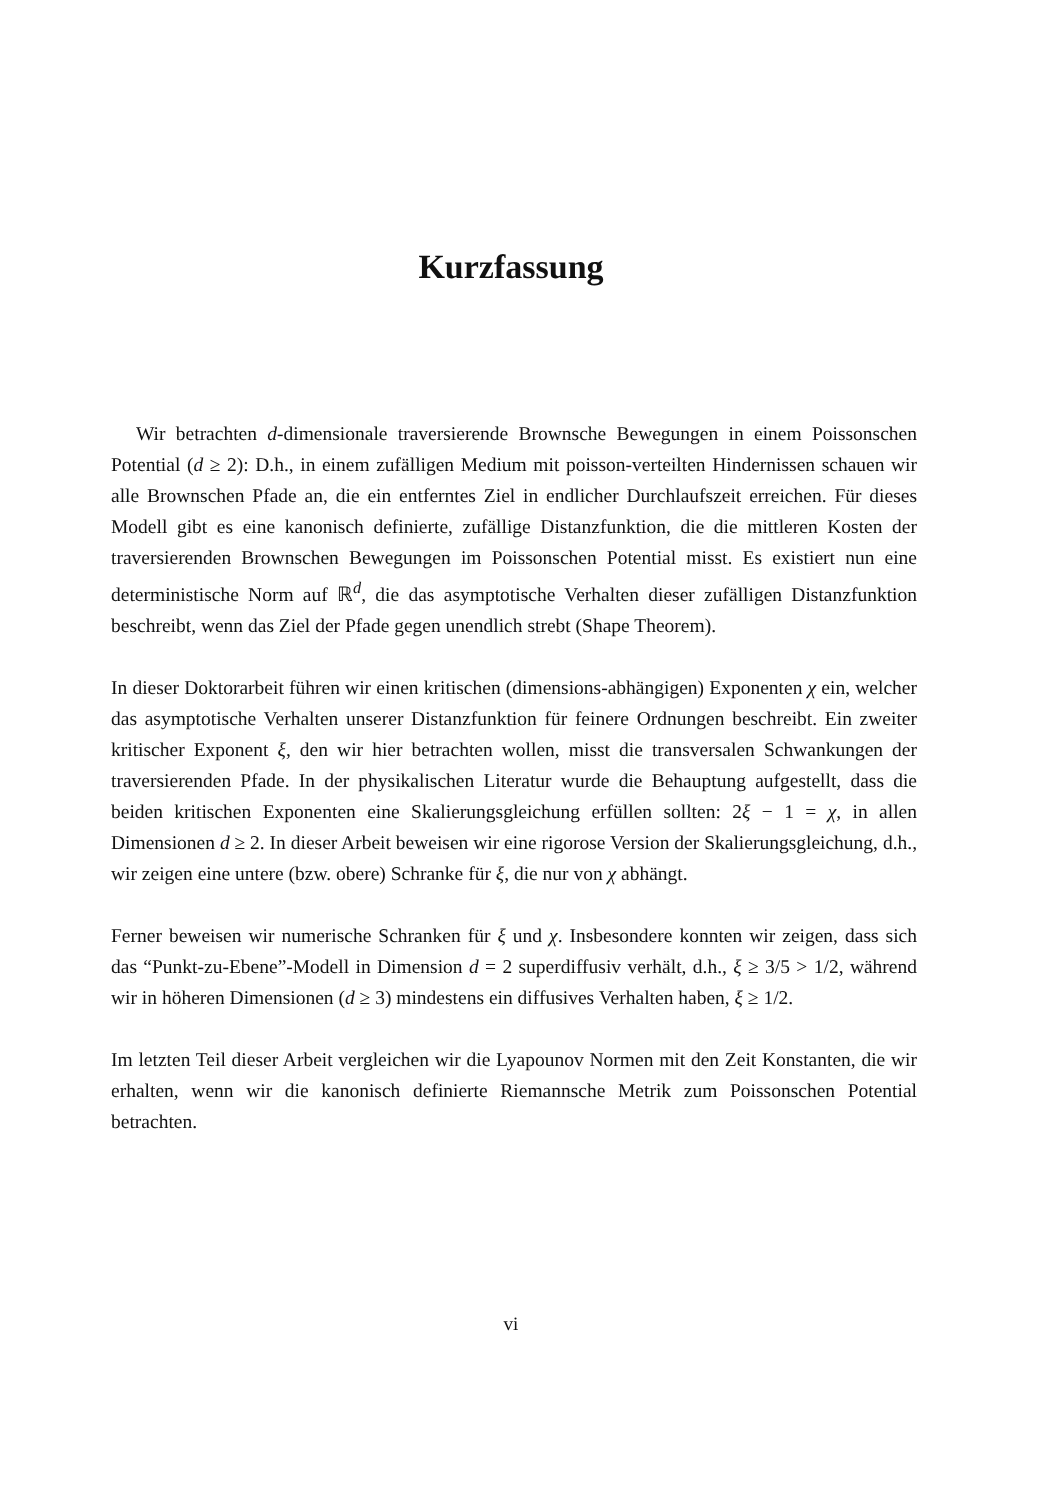Kurzfassung
Wir betrachten d-dimensionale traversierende Brownsche Bewegungen in einem Poissonschen Potential (d ≥ 2): D.h., in einem zufälligen Medium mit poisson-verteilten Hindernissen schauen wir alle Brownschen Pfade an, die ein entferntes Ziel in endlicher Durchlaufszeit erreichen. Für dieses Modell gibt es eine kanonisch definierte, zufällige Distanzfunktion, die die mittleren Kosten der traversierenden Brownschen Bewegungen im Poissonschen Potential misst. Es existiert nun eine deterministische Norm auf ℝ<sup>d</sup>, die das asymptotische Verhalten dieser zufälligen Distanzfunktion beschreibt, wenn das Ziel der Pfade gegen unendlich strebt (Shape Theorem).
In dieser Doktorarbeit führen wir einen kritischen (dimensions-abhängigen) Exponenten χ ein, welcher das asymptotische Verhalten unserer Distanzfunktion für feinere Ordnungen beschreibt. Ein zweiter kritischer Exponent ξ, den wir hier betrachten wollen, misst die transversalen Schwankungen der traversierenden Pfade. In der physikalischen Literatur wurde die Behauptung aufgestellt, dass die beiden kritischen Exponenten eine Skalierungsgleichung erfüllen sollten: 2ξ − 1 = χ, in allen Dimensionen d ≥ 2. In dieser Arbeit beweisen wir eine rigorose Version der Skalierungsgleichung, d.h., wir zeigen eine untere (bzw. obere) Schranke für ξ, die nur von χ abhängt.
Ferner beweisen wir numerische Schranken für ξ und χ. Insbesondere konnten wir zeigen, dass sich das “Punkt-zu-Ebene”-Modell in Dimension d = 2 superdiffusiv verhält, d.h., ξ ≥ 3/5 > 1/2, während wir in höheren Dimensionen (d ≥ 3) mindestens ein diffusives Verhalten haben, ξ ≥ 1/2.
Im letzten Teil dieser Arbeit vergleichen wir die Lyapounov Normen mit den Zeit Konstanten, die wir erhalten, wenn wir die kanonisch definierte Riemannsche Metrik zum Poissonschen Potential betrachten.
vi